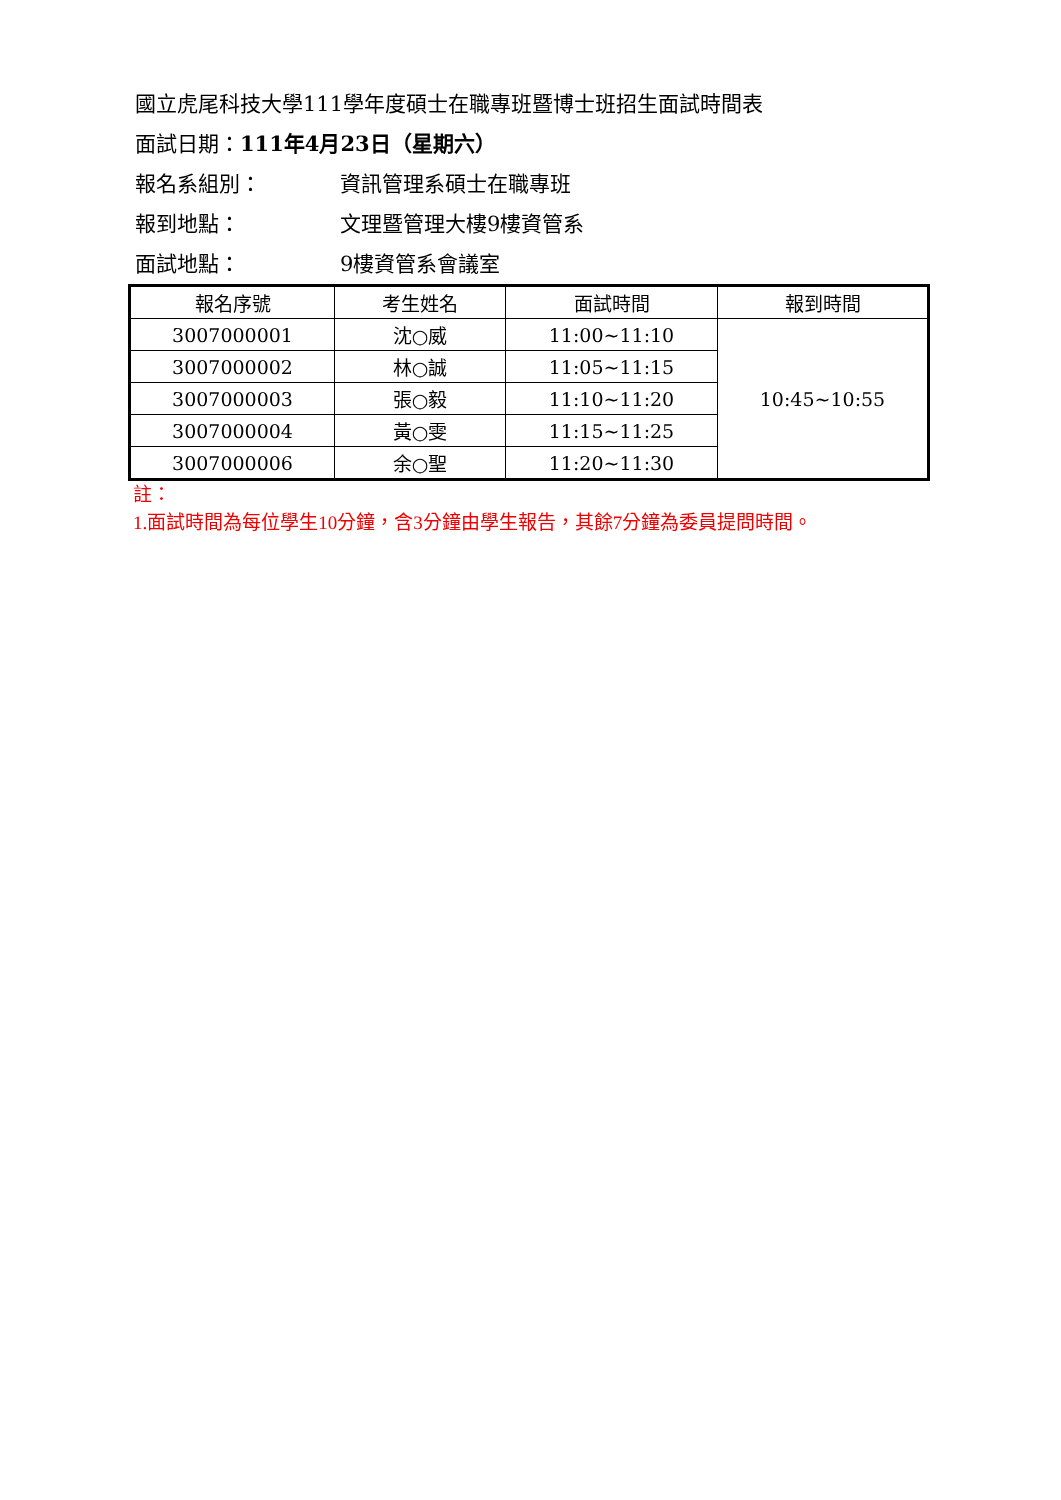國立虎尾科技大學111學年度碩士在職專班暨博士班招生面試時間表
面試日期： 111年4月23日（星期六）
報名系組別： 資訊管理系碩士在職專班
報到地點： 文理暨管理大樓9樓資管系
面試地點： 9樓資管系會議室
| 報名序號 | 考生姓名 | 面試時間 | 報到時間 |
| --- | --- | --- | --- |
| 3007000001 | 沈○威 | 11:00~11:10 | 10:45~10:55 |
| 3007000002 | 林○誠 | 11:05~11:15 | |
| 3007000003 | 張○毅 | 11:10~11:20 | |
| 3007000004 | 黃○雯 | 11:15~11:25 | |
| 3007000006 | 余○聖 | 11:20~11:30 | |
註：
1.面試時間為每位學生10分鐘，含3分鐘由學生報告，其餘7分鐘為委員提問時間。